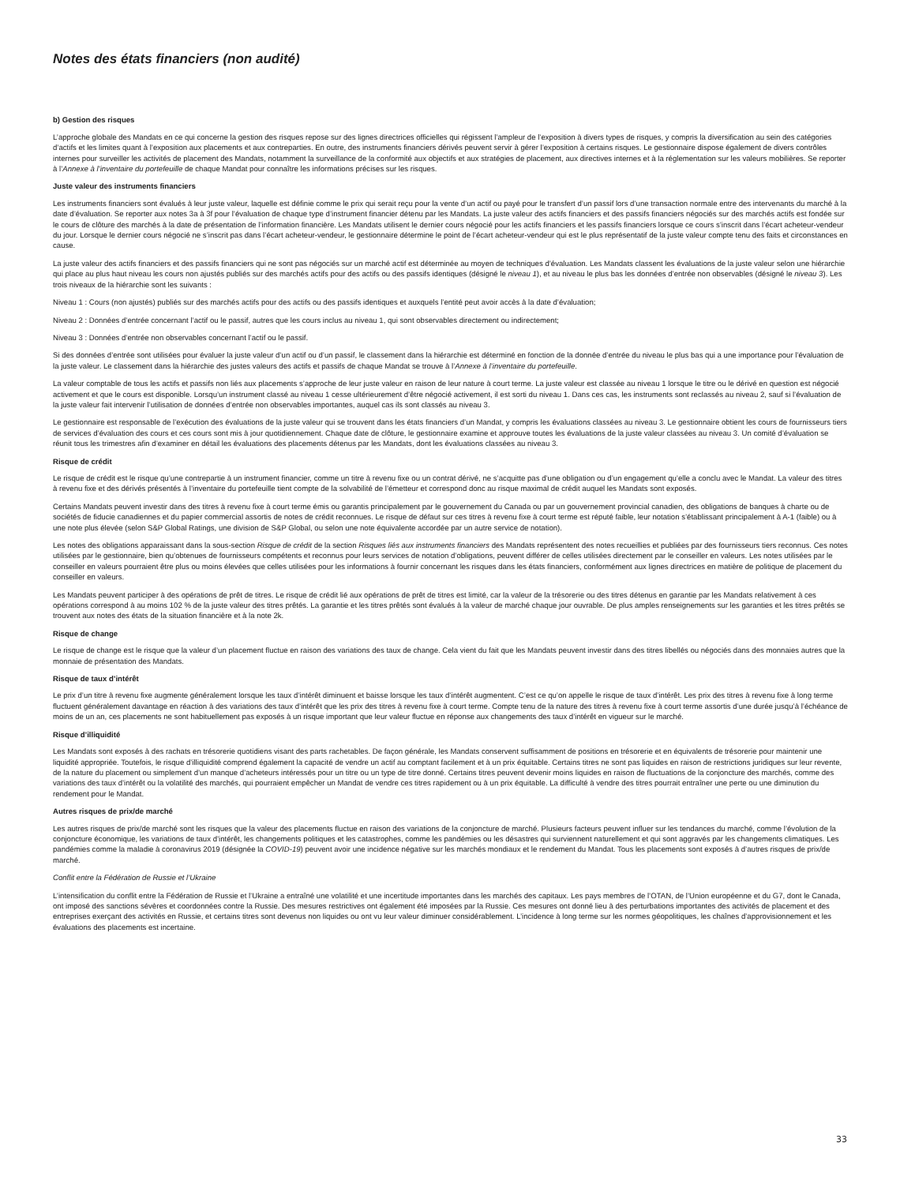Notes des états financiers (non audité)
b) Gestion des risques
L’approche globale des Mandats en ce qui concerne la gestion des risques repose sur des lignes directrices officielles qui régissent l’ampleur de l’exposition à divers types de risques, y compris la diversification au sein des catégories d’actifs et les limites quant à l’exposition aux placements et aux contreparties. En outre, des instruments financiers dérivés peuvent servir à gérer l’exposition à certains risques. Le gestionnaire dispose également de divers contrôles internes pour surveiller les activités de placement des Mandats, notamment la surveillance de la conformité aux objectifs et aux stratégies de placement, aux directives internes et à la réglementation sur les valeurs mobilières. Se reporter à l’Annexe à l’inventaire du portefeuille de chaque Mandat pour connaître les informations précises sur les risques.
Juste valeur des instruments financiers
Les instruments financiers sont évalués à leur juste valeur, laquelle est définie comme le prix qui serait reçu pour la vente d’un actif ou payé pour le transfert d’un passif lors d’une transaction normale entre des intervenants du marché à la date d’évaluation. Se reporter aux notes 3a à 3f pour l’évaluation de chaque type d’instrument financier détenu par les Mandats. La juste valeur des actifs financiers et des passifs financiers négociés sur des marchés actifs est fondée sur le cours de clôture des marchés à la date de présentation de l’information financière. Les Mandats utilisent le dernier cours négocié pour les actifs financiers et les passifs financiers lorsque ce cours s’inscrit dans l’écart acheteur-vendeur du jour. Lorsque le dernier cours négocié ne s’inscrit pas dans l’écart acheteur-vendeur, le gestionnaire détermine le point de l’écart acheteur-vendeur qui est le plus représentatif de la juste valeur compte tenu des faits et circonstances en cause.
La juste valeur des actifs financiers et des passifs financiers qui ne sont pas négociés sur un marché actif est déterminée au moyen de techniques d’évaluation. Les Mandats classent les évaluations de la juste valeur selon une hiérarchie qui place au plus haut niveau les cours non ajustés publiés sur des marchés actifs pour des actifs ou des passifs identiques (désigné le niveau 1), et au niveau le plus bas les données d’entrée non observables (désigné le niveau 3). Les trois niveaux de la hiérarchie sont les suivants :
Niveau 1 : Cours (non ajustés) publiés sur des marchés actifs pour des actifs ou des passifs identiques et auxquels l’entité peut avoir accès à la date d’évaluation;
Niveau 2 : Données d’entrée concernant l’actif ou le passif, autres que les cours inclus au niveau 1, qui sont observables directement ou indirectement;
Niveau 3 : Données d’entrée non observables concernant l’actif ou le passif.
Si des données d’entrée sont utilisées pour évaluer la juste valeur d’un actif ou d’un passif, le classement dans la hiérarchie est déterminé en fonction de la donnée d’entrée du niveau le plus bas qui a une importance pour l’évaluation de la juste valeur. Le classement dans la hiérarchie des justes valeurs des actifs et passifs de chaque Mandat se trouve à l’Annexe à l’inventaire du portefeuille.
La valeur comptable de tous les actifs et passifs non liés aux placements s’approche de leur juste valeur en raison de leur nature à court terme. La juste valeur est classée au niveau 1 lorsque le titre ou le dérivé en question est négocié activement et que le cours est disponible. Lorsqu’un instrument classé au niveau 1 cesse ultérieurement d’être négocié activement, il est sorti du niveau 1. Dans ces cas, les instruments sont reclassés au niveau 2, sauf si l’évaluation de la juste valeur fait intervenir l’utilisation de données d’entrée non observables importantes, auquel cas ils sont classés au niveau 3.
Le gestionnaire est responsable de l’exécution des évaluations de la juste valeur qui se trouvent dans les états financiers d’un Mandat, y compris les évaluations classées au niveau 3. Le gestionnaire obtient les cours de fournisseurs tiers de services d’évaluation des cours et ces cours sont mis à jour quotidiennement. Chaque date de clôture, le gestionnaire examine et approuve toutes les évaluations de la juste valeur classées au niveau 3. Un comité d’évaluation se réunit tous les trimestres afin d’examiner en détail les évaluations des placements détenus par les Mandats, dont les évaluations classées au niveau 3.
Risque de crédit
Le risque de crédit est le risque qu’une contrepartie à un instrument financier, comme un titre à revenu fixe ou un contrat dérivé, ne s’acquitte pas d’une obligation ou d’un engagement qu’elle a conclu avec le Mandat. La valeur des titres à revenu fixe et des dérivés présentés à l’inventaire du portefeuille tient compte de la solvabilité de l’émetteur et correspond donc au risque maximal de crédit auquel les Mandats sont exposés.
Certains Mandats peuvent investir dans des titres à revenu fixe à court terme émis ou garantis principalement par le gouvernement du Canada ou par un gouvernement provincial canadien, des obligations de banques à charte ou de sociétés de fiducie canadiennes et du papier commercial assortis de notes de crédit reconnues. Le risque de défaut sur ces titres à revenu fixe à court terme est réputé faible, leur notation s’établissant principalement à A-1 (faible) ou à une note plus élevée (selon S&P Global Ratings, une division de S&P Global, ou selon une note équivalente accordée par un autre service de notation).
Les notes des obligations apparaissant dans la sous-section Risque de crédit de la section Risques liés aux instruments financiers des Mandats représentent des notes recueillies et publiées par des fournisseurs tiers reconnus. Ces notes utilisées par le gestionnaire, bien qu’obtenues de fournisseurs compétents et reconnus pour leurs services de notation d’obligations, peuvent différer de celles utilisées directement par le conseiller en valeurs. Les notes utilisées par le conseiller en valeurs pourraient être plus ou moins élevées que celles utilisées pour les informations à fournir concernant les risques dans les états financiers, conformément aux lignes directrices en matière de politique de placement du conseiller en valeurs.
Les Mandats peuvent participer à des opérations de prêt de titres. Le risque de crédit lié aux opérations de prêt de titres est limité, car la valeur de la trésorerie ou des titres détenus en garantie par les Mandats relativement à ces opérations correspond à au moins 102 % de la juste valeur des titres prêtés. La garantie et les titres prêtés sont évalués à la valeur de marché chaque jour ouvrable. De plus amples renseignements sur les garanties et les titres prêtés se trouvent aux notes des états de la situation financière et à la note 2k.
Risque de change
Le risque de change est le risque que la valeur d’un placement fluctue en raison des variations des taux de change. Cela vient du fait que les Mandats peuvent investir dans des titres libellés ou négociés dans des monnaies autres que la monnaie de présentation des Mandats.
Risque de taux d’intérêt
Le prix d’un titre à revenu fixe augmente généralement lorsque les taux d’intérêt diminuent et baisse lorsque les taux d’intérêt augmentent. C’est ce qu’on appelle le risque de taux d’intérêt. Les prix des titres à revenu fixe à long terme fluctuent généralement davantage en réaction à des variations des taux d’intérêt que les prix des titres à revenu fixe à court terme. Compte tenu de la nature des titres à revenu fixe à court terme assortis d’une durée jusqu’à l’échéance de moins de un an, ces placements ne sont habituellement pas exposés à un risque important que leur valeur fluctue en réponse aux changements des taux d’intérêt en vigueur sur le marché.
Risque d’illiquidité
Les Mandats sont exposés à des rachats en trésorerie quotidiens visant des parts rachetables. De façon générale, les Mandats conservent suffisamment de positions en trésorerie et en équivalents de trésorerie pour maintenir une liquidité appropriée. Toutefois, le risque d’illiquidité comprend également la capacité de vendre un actif au comptant facilement et à un prix équitable. Certains titres ne sont pas liquides en raison de restrictions juridiques sur leur revente, de la nature du placement ou simplement d’un manque d’acheteurs intéressés pour un titre ou un type de titre donné. Certains titres peuvent devenir moins liquides en raison de fluctuations de la conjoncture des marchés, comme des variations des taux d’intérêt ou la volatilité des marchés, qui pourraient empêcher un Mandat de vendre ces titres rapidement ou à un prix équitable. La difficulté à vendre des titres pourrait entraîner une perte ou une diminution du rendement pour le Mandat.
Autres risques de prix/de marché
Les autres risques de prix/de marché sont les risques que la valeur des placements fluctue en raison des variations de la conjoncture de marché. Plusieurs facteurs peuvent influer sur les tendances du marché, comme l’évolution de la conjoncture économique, les variations de taux d’intérêt, les changements politiques et les catastrophes, comme les pandémies ou les désastres qui surviennent naturellement et qui sont aggravés par les changements climatiques. Les pandémies comme la maladie à coronavirus 2019 (désignée la COVID-19) peuvent avoir une incidence négative sur les marchés mondiaux et le rendement du Mandat. Tous les placements sont exposés à d’autres risques de prix/de marché.
Conflit entre la Fédération de Russie et l’Ukraine
L’intensification du conflit entre la Fédération de Russie et l’Ukraine a entraîné une volatilité et une incertitude importantes dans les marchés des capitaux. Les pays membres de l’OTAN, de l’Union européenne et du G7, dont le Canada, ont imposé des sanctions sévères et coordonnées contre la Russie. Des mesures restrictives ont également été imposées par la Russie. Ces mesures ont donné lieu à des perturbations importantes des activités de placement et des entreprises exerçant des activités en Russie, et certains titres sont devenus non liquides ou ont vu leur valeur diminuer considérablement. L’incidence à long terme sur les normes géopolitiques, les chaînes d’approvisionnement et les évaluations des placements est incertaine.
33